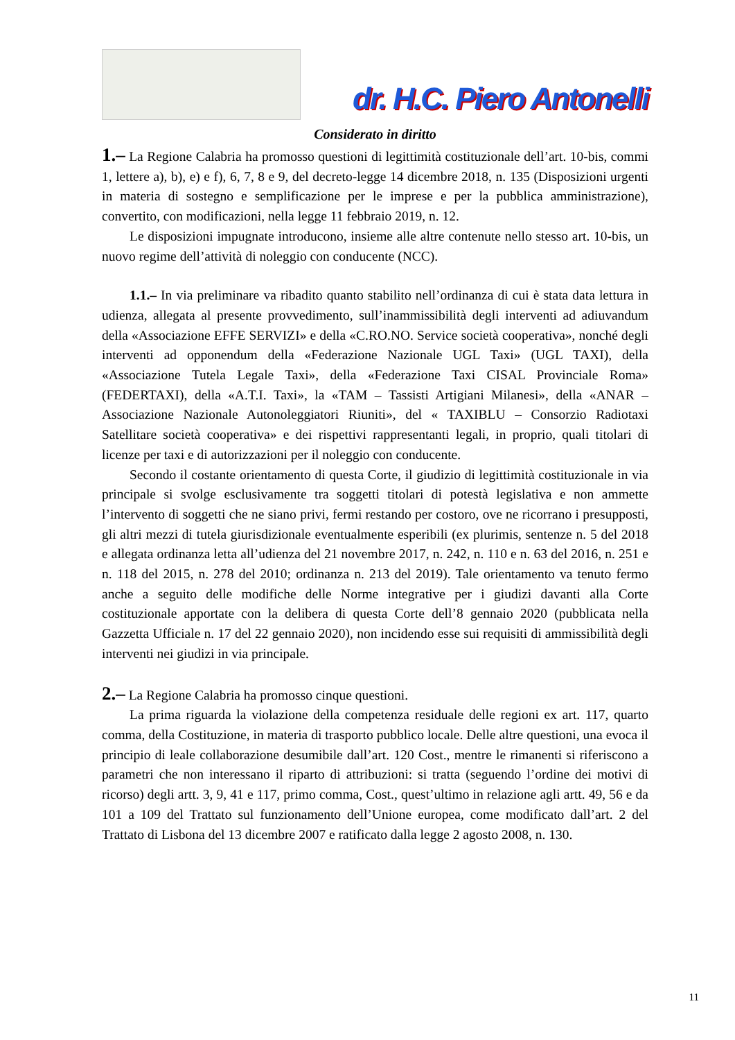dr. H.C. Piero Antonelli
Considerato in diritto
1.– La Regione Calabria ha promosso questioni di legittimità costituzionale dell’art. 10-bis, commi 1, lettere a), b), e) e f), 6, 7, 8 e 9, del decreto-legge 14 dicembre 2018, n. 135 (Disposizioni urgenti in materia di sostegno e semplificazione per le imprese e per la pubblica amministrazione), convertito, con modificazioni, nella legge 11 febbraio 2019, n. 12.
Le disposizioni impugnate introducono, insieme alle altre contenute nello stesso art. 10-bis, un nuovo regime dell’attività di noleggio con conducente (NCC).
1.1.– In via preliminare va ribadito quanto stabilito nell’ordinanza di cui è stata data lettura in udienza, allegata al presente provvedimento, sull’inammissibilità degli interventi ad adiuvandum della «Associazione EFFE SERVIZI» e della «C.RO.NO. Service società cooperativa», nonché degli interventi ad opponendum della «Federazione Nazionale UGL Taxi» (UGL TAXI), della «Associazione Tutela Legale Taxi», della «Federazione Taxi CISAL Provinciale Roma» (FEDERTAXI), della «A.T.I. Taxi», la «TAM – Tassisti Artigiani Milanesi», della «ANAR –Associazione Nazionale Autonoleggiatori Riuniti», del « TAXIBLU – Consorzio Radiotaxi Satellitare società cooperativa» e dei rispettivi rappresentanti legali, in proprio, quali titolari di licenze per taxi e di autorizzazioni per il noleggio con conducente.
Secondo il costante orientamento di questa Corte, il giudizio di legittimità costituzionale in via principale si svolge esclusivamente tra soggetti titolari di potestà legislativa e non ammette l’intervento di soggetti che ne siano privi, fermi restando per costoro, ove ne ricorrano i presupposti, gli altri mezzi di tutela giurisdizionale eventualmente esperibili (ex plurimis, sentenze n. 5 del 2018 e allegata ordinanza letta all’udienza del 21 novembre 2017, n. 242, n. 110 e n. 63 del 2016, n. 251 e n. 118 del 2015, n. 278 del 2010; ordinanza n. 213 del 2019). Tale orientamento va tenuto fermo anche a seguito delle modifiche delle Norme integrative per i giudizi davanti alla Corte costituzionale apportate con la delibera di questa Corte dell’8 gennaio 2020 (pubblicata nella Gazzetta Ufficiale n. 17 del 22 gennaio 2020), non incidendo esse sui requisiti di ammissibilità degli interventi nei giudizi in via principale.
2.– La Regione Calabria ha promosso cinque questioni.
La prima riguarda la violazione della competenza residuale delle regioni ex art. 117, quarto comma, della Costituzione, in materia di trasporto pubblico locale. Delle altre questioni, una evoca il principio di leale collaborazione desumibile dall’art. 120 Cost., mentre le rimanenti si riferiscono a parametri che non interessano il riparto di attribuzioni: si tratta (seguendo l’ordine dei motivi di ricorso) degli artt. 3, 9, 41 e 117, primo comma, Cost., quest’ultimo in relazione agli artt. 49, 56 e da 101 a 109 del Trattato sul funzionamento dell’Unione europea, come modificato dall’art. 2 del Trattato di Lisbona del 13 dicembre 2007 e ratificato dalla legge 2 agosto 2008, n. 130.
11